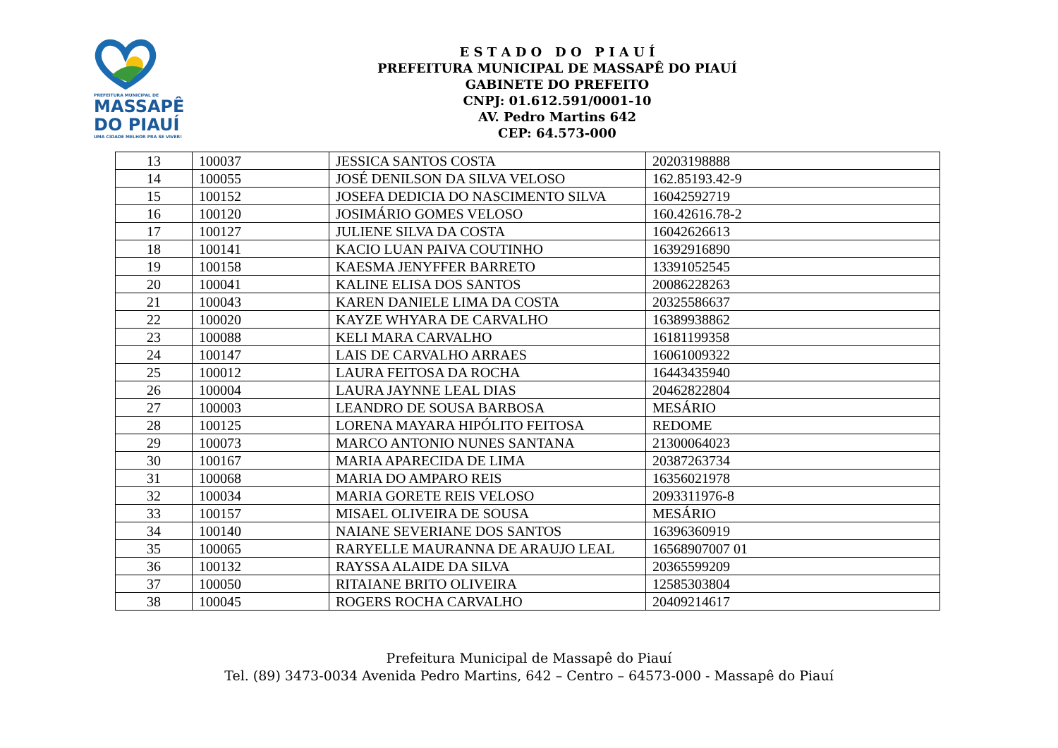PREFEITURA MUNICIPAL DE
MASSAPÊ
DO PIAUÍ
UMA CIDADE MELHOR PRA SE VIVER!
E S T A D O D O P I A U Í
PREFEITURA MUNICIPAL DE MASSAPÊ DO PIAUÍ
GABINETE DO PREFEITO
CNPJ: 01.612.591/0001-10
AV. Pedro Martins 642
CEP: 64.573-000
| 13 | 100037 | JESSICA SANTOS COSTA | 20203198888 |
| 14 | 100055 | JOSÉ DENILSON DA SILVA VELOSO | 162.85193.42-9 |
| 15 | 100152 | JOSEFA DEDICIA DO NASCIMENTO SILVA | 16042592719 |
| 16 | 100120 | JOSIMÁRIO GOMES VELOSO | 160.42616.78-2 |
| 17 | 100127 | JULIENE SILVA DA COSTA | 16042626613 |
| 18 | 100141 | KACIO LUAN PAIVA COUTINHO | 16392916890 |
| 19 | 100158 | KAESMA JENYFFER BARRETO | 13391052545 |
| 20 | 100041 | KALINE ELISA DOS SANTOS | 20086228263 |
| 21 | 100043 | KAREN DANIELE LIMA DA COSTA | 20325586637 |
| 22 | 100020 | KAYZE WHYARA DE CARVALHO | 16389938862 |
| 23 | 100088 | KELI MARA CARVALHO | 16181199358 |
| 24 | 100147 | LAIS DE CARVALHO ARRAES | 16061009322 |
| 25 | 100012 | LAURA FEITOSA DA ROCHA | 16443435940 |
| 26 | 100004 | LAURA JAYNNE LEAL DIAS | 20462822804 |
| 27 | 100003 | LEANDRO DE SOUSA BARBOSA | MESÁRIO |
| 28 | 100125 | LORENA MAYARA HIPÓLITO FEITOSA | REDOME |
| 29 | 100073 | MARCO ANTONIO NUNES SANTANA | 21300064023 |
| 30 | 100167 | MARIA APARECIDA DE LIMA | 20387263734 |
| 31 | 100068 | MARIA DO AMPARO REIS | 16356021978 |
| 32 | 100034 | MARIA GORETE REIS VELOSO | 2093311976-8 |
| 33 | 100157 | MISAEL OLIVEIRA DE SOUSA | MESÁRIO |
| 34 | 100140 | NAIANE SEVERIANE DOS SANTOS | 16396360919 |
| 35 | 100065 | RARYELLE MAURANNA DE ARAUJO LEAL | 16568907007 01 |
| 36 | 100132 | RAYSSA ALAIDE DA SILVA | 20365599209 |
| 37 | 100050 | RITAIANE BRITO OLIVEIRA | 12585303804 |
| 38 | 100045 | ROGERS ROCHA CARVALHO | 20409214617 |
Prefeitura Municipal de Massapê do Piauí
Tel. (89) 3473-0034 Avenida Pedro Martins, 642 – Centro – 64573-000 - Massapê do Piauí